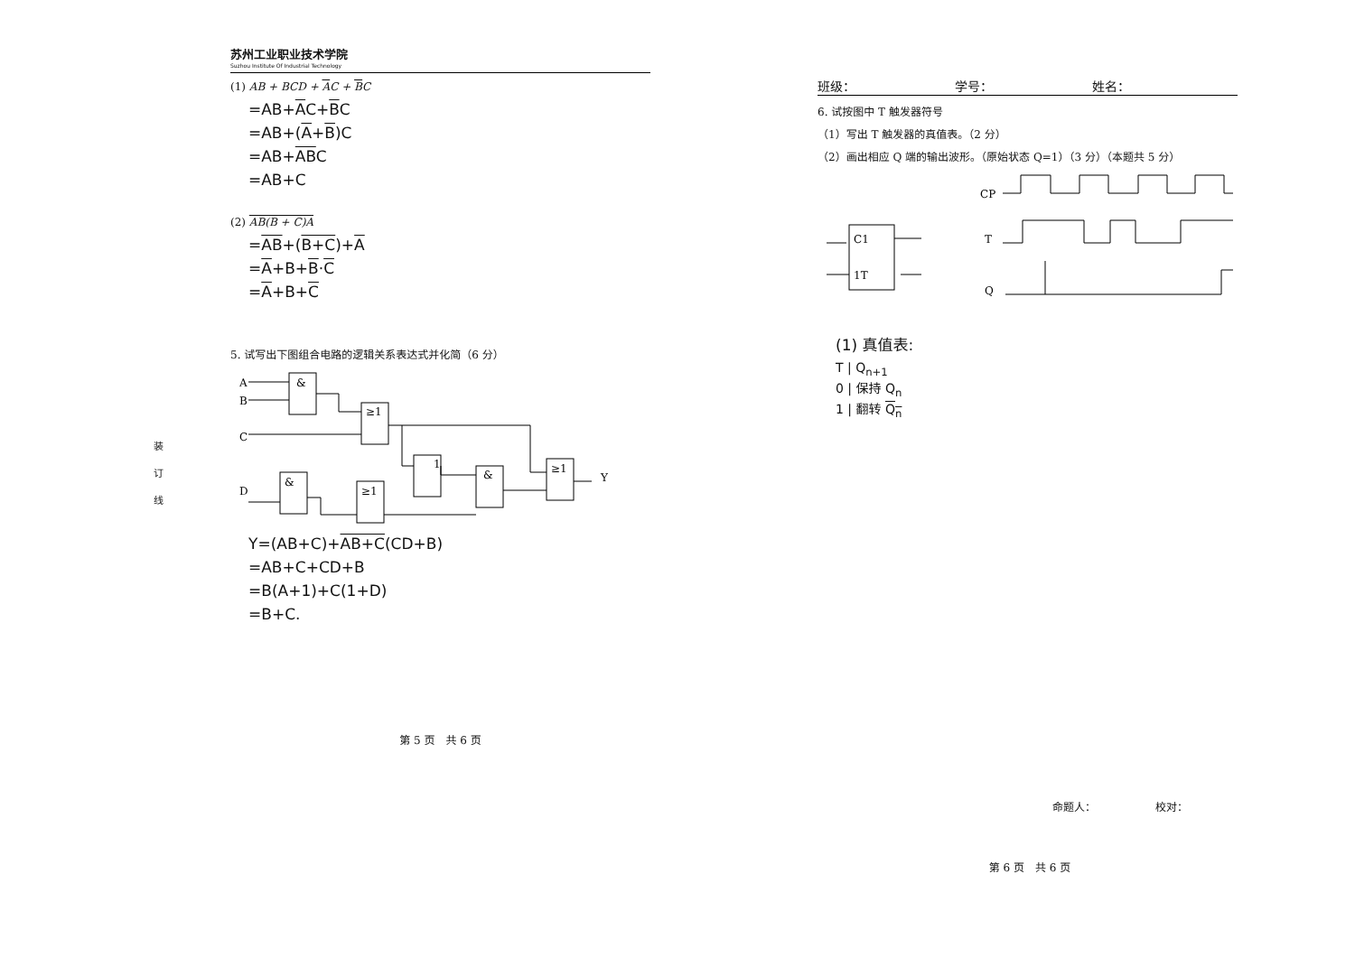装 订 线
苏州工业职业技术学院
Suzhou Institute Of Industrial Technology
(1) AB + BCD + AC + BC
=AB+AC+BC
=AB+(A+B)C
=AB+ABC
=AB+C
(2) AB(B + C)A
=AB+(B+C)+A
=A+B+B·C
=A+B+C
5. 试写出下图组合电路的逻辑关系表达式并化简（6 分）
A
B
C
D
Y
&
≥1
1
&
≥1
&
≥1
Y=(AB+C)+AB+C(CD+B)
=AB+C+CD+B
=B(A+1)+C(1+D)
=B+C.
第 5 页　共 6 页
班级： 学号： 姓名：
6. 试按图中 T 触发器符号
（1）写出 T 触发器的真值表。（2 分）
（2）画出相应 Q 端的输出波形。（原始状态 Q=1）（3 分）（本题共 5 分）
C1
1T
CP
T
Q
(1) 真值表:
T | Q<sub>n+1</sub>
0 | 保持 Q<sub>n</sub>
1 | 翻转 Q<sub>n</sub>
命题人：　　　　　　校对：
第 6 页　共 6 页